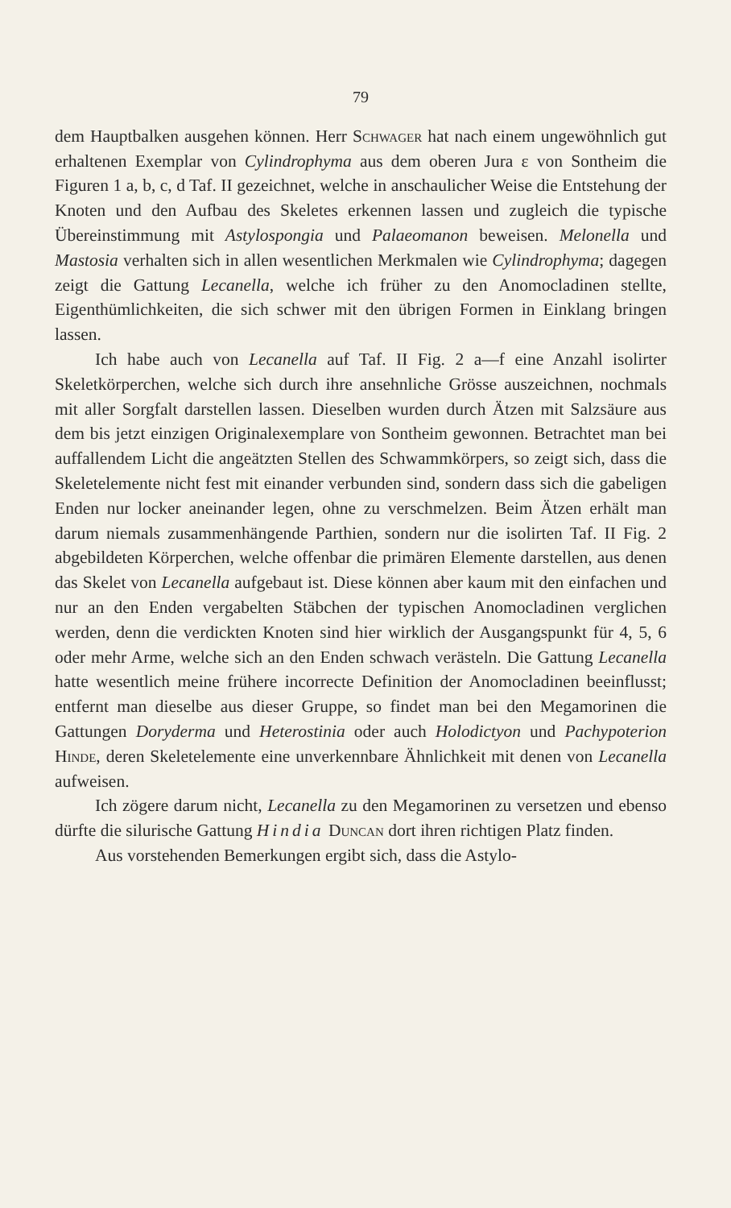79
dem Hauptbalken ausgehen können. Herr Schwager hat nach einem ungewöhnlich gut erhaltenen Exemplar von Cylindrophyma aus dem oberen Jura ε von Sontheim die Figuren 1 a, b, c, d Taf. II gezeichnet, welche in anschaulicher Weise die Entstehung der Knoten und den Aufbau des Skeletes erkennen lassen und zugleich die typische Übereinstimmung mit Astylospongia und Palaeomanon beweisen. Melonella und Mastosia verhalten sich in allen wesentlichen Merkmalen wie Cylindrophyma; dagegen zeigt die Gattung Lecanella, welche ich früher zu den Anomocladinen stellte, Eigenthümlichkeiten, die sich schwer mit den übrigen Formen in Einklang bringen lassen.
Ich habe auch von Lecanella auf Taf. II Fig. 2 a—f eine Anzahl isolirter Skeletkörperchen, welche sich durch ihre ansehnliche Grösse auszeichnen, nochmals mit aller Sorgfalt darstellen lassen. Dieselben wurden durch Ätzen mit Salzsäure aus dem bis jetzt einzigen Originalexemplare von Sontheim gewonnen. Betrachtet man bei auffallendem Licht die angeätzten Stellen des Schwammkörpers, so zeigt sich, dass die Skeletelemente nicht fest mit einander verbunden sind, sondern dass sich die gabeligen Enden nur locker aneinander legen, ohne zu verschmelzen. Beim Ätzen erhält man darum niemals zusammenhängende Parthien, sondern nur die isolirten Taf. II Fig. 2 abgebildeten Körperchen, welche offenbar die primären Elemente darstellen, aus denen das Skelet von Lecanella aufgebaut ist. Diese können aber kaum mit den einfachen und nur an den Enden vergabelten Stäbchen der typischen Anomocladinen verglichen werden, denn die verdickten Knoten sind hier wirklich der Ausgangspunkt für 4, 5, 6 oder mehr Arme, welche sich an den Enden schwach verästeln. Die Gattung Lecanella hatte wesentlich meine frühere incorrecte Definition der Anomocladinen beeinflusst; entfernt man dieselbe aus dieser Gruppe, so findet man bei den Megamorinen die Gattungen Doryderma und Heterostinia oder auch Holodictyon und Pachypoterion Hinde, deren Skeletelemente eine unverkennbare Ähnlichkeit mit denen von Lecanella aufweisen.
Ich zögere darum nicht, Lecanella zu den Megamorinen zu versetzen und ebenso dürfte die silurische Gattung Hindia Duncan dort ihren richtigen Platz finden.
Aus vorstehenden Bemerkungen ergibt sich, dass die Astylo-